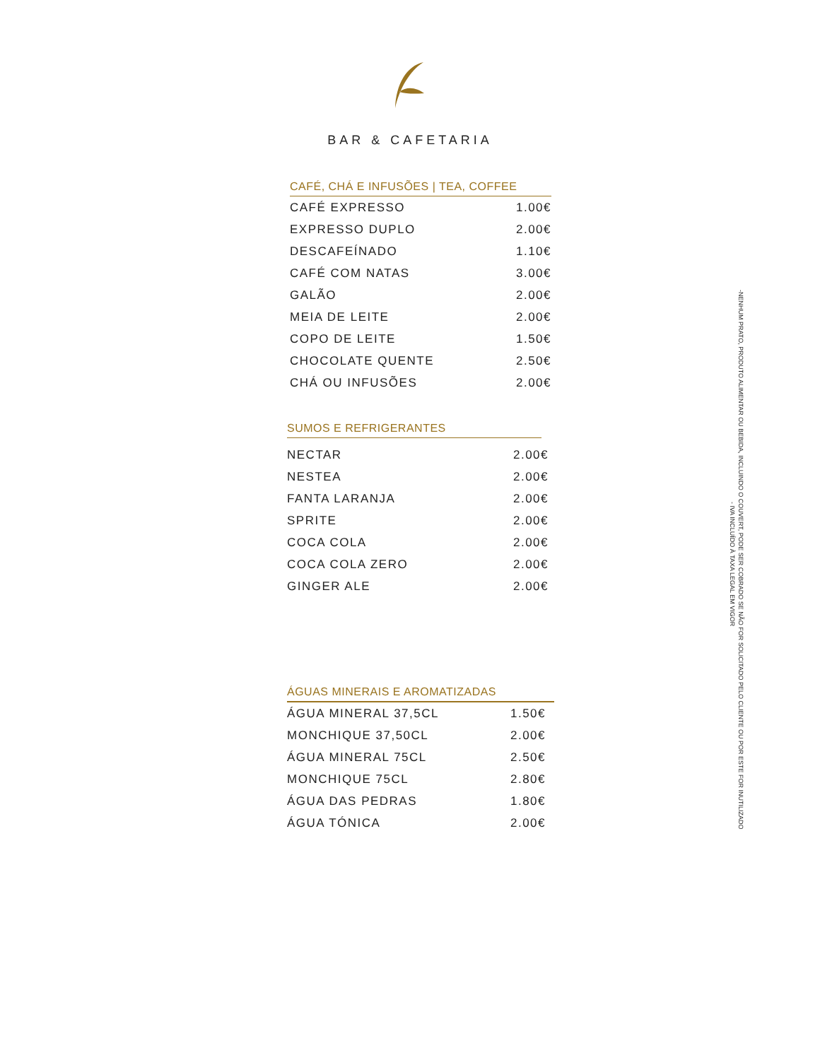BAR & CAFETARIA
CAFÉ, CHÁ E INFUSÕES | TEA, COFFEE
| CAFÉ EXPRESSO | 1.00€ |
| EXPRESSO DUPLO | 2.00€ |
| DESCAFEÍNADO | 1.10€ |
| CAFÉ COM NATAS | 3.00€ |
| GALÃO | 2.00€ |
| MEIA DE LEITE | 2.00€ |
| COPO DE LEITE | 1.50€ |
| CHOCOLATE QUENTE | 2.50€ |
| CHÁ OU INFUSÕES | 2.00€ |
SUMOS E REFRIGERANTES
| NECTAR | 2.00€ |
| NESTEA | 2.00€ |
| FANTA LARANJA | 2.00€ |
| SPRITE | 2.00€ |
| COCA COLA | 2.00€ |
| COCA COLA ZERO | 2.00€ |
| GINGER ALE | 2.00€ |
ÁGUAS MINERAIS E AROMATIZADAS
| ÁGUA MINERAL 37,5CL | 1.50€ |
| MONCHIQUE 37,50CL | 2.00€ |
| ÁGUA MINERAL 75CL | 2.50€ |
| MONCHIQUE 75CL | 2.80€ |
| ÁGUA DAS PEDRAS | 1.80€ |
| ÁGUA TÓNICA | 2.00€ |
-NENHUM PRATO, PRODUTO ALIMENTAR OU BEBIDA, INCLUINDO O COUVERT, PODE SER COBRADO SE NÃO FOR SOLICITADO PELO CLIENTE OU POR ESTE FOR INUTILIZADO
- IVA INCLUÍDO À TAXA LEGAL EM VIGOR